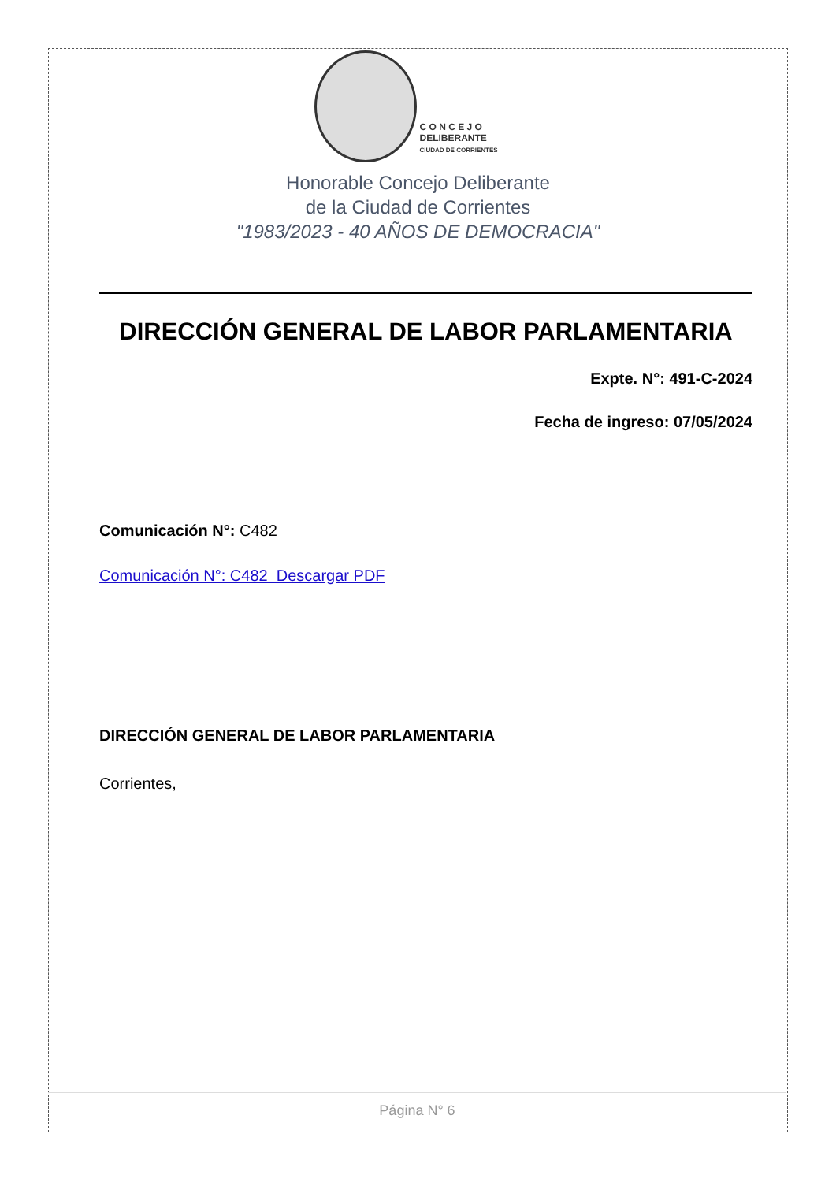C O N C E J O
DELIBERANTE
CIUDAD DE CORRIENTES
Honorable Concejo Deliberante
de la Ciudad de Corrientes
"1983/2023 - 40 AÑOS DE DEMOCRACIA"
DIRECCIÓN GENERAL DE LABOR PARLAMENTARIA
Expte. N°: 491-C-2024
Fecha de ingreso: 07/05/2024
Comunicación N°: C482
Comunicación N°: C482 Descargar PDF
DIRECCIÓN GENERAL DE LABOR PARLAMENTARIA
Corrientes,
Página N° 6